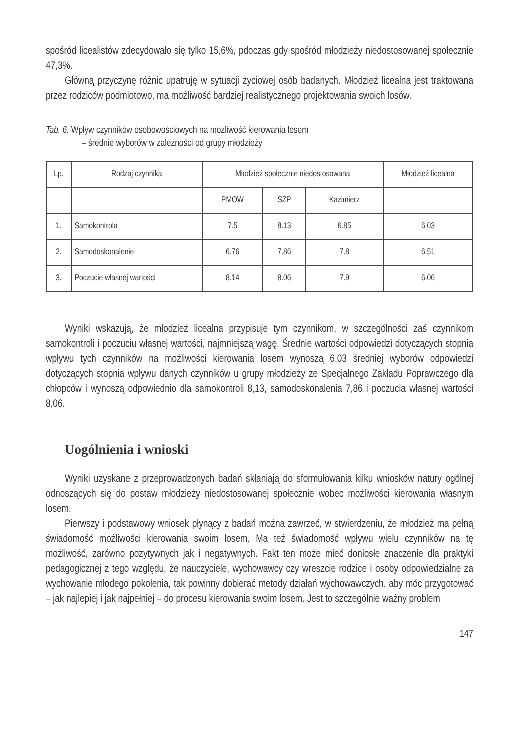spośród licealistów zdecydowało się tylko 15,6%, pdoczas gdy spośród młodzieży niedostosowanej społecznie 47,3%.
Główną przyczynę różnic upatruję w sytuacji życiowej osób badanych. Młodzież licealna jest traktowana przez rodziców podmiotowo, ma możliwość bardziej realistycznego projektowania swoich losów.
Tab. 6. Wpływ czynników osobowościowych na możliwość kierowania losem
– średnie wyborów w zależności od grupy młodzieży
| Lp. | Rodzaj czynnika | Młodzież społecznie niedostosowana | | | Młodzież licealna |
| --- | --- | --- | --- | --- | --- |
| | | PMOW | SZP | Kazimierz | |
| 1. | Samokontrola | 7.5 | 8.13 | 6.85 | 6.03 |
| 2. | Samodoskonalenie | 6.76 | 7.86 | 7.8 | 6.51 |
| 3. | Poczucie własnej wartości | 8.14 | 8.06 | 7.9 | 6.06 |
Wyniki wskazują, że młodzież licealna przypisuje tym czynnikom, w szczególności zaś czynnikom samokontroli i poczuciu własnej wartości, najmniejszą wagę. Średnie wartości odpowiedzi dotyczących stopnia wpływu tych czynników na możliwości kierowania losem wynoszą 6,03 średniej wyborów odpowiedzi dotyczących stopnia wpływu danych czynników u grupy młodzieży ze Specjalnego Zakładu Poprawczego dla chłopców i wynoszą odpowiednio dla samokontroli 8,13, samodoskonalenia 7,86 i poczucia własnej wartości 8,06.
Uogólnienia i wnioski
Wyniki uzyskane z przeprowadzonych badań skłaniają do sformułowania kilku wniosków natury ogólnej odnoszących się do postaw młodzieży niedostosowanej społecznie wobec możliwości kierowania własnym losem.
Pierwszy i podstawowy wniosek płynący z badań można zawrzeć, w stwierdzeniu, że młodzież ma pełną świadomość możliwości kierowania swoim losem. Ma też świadomość wpływu wielu czynników na tę możliwość, zarówno pozytywnych jak i negatywnych. Fakt ten może mieć doniosłe znaczenie dla praktyki pedagogicznej z tego względu, że nauczyciele, wychowawcy czy wreszcie rodzice i osoby odpowiedzialne za wychowanie młodego pokolenia, tak powinny dobierać metody działań wychowawczych, aby móc przygotować – jak najlepiej i jak najpełniej – do procesu kierowania swoim losem. Jest to szczególnie ważny problem
147